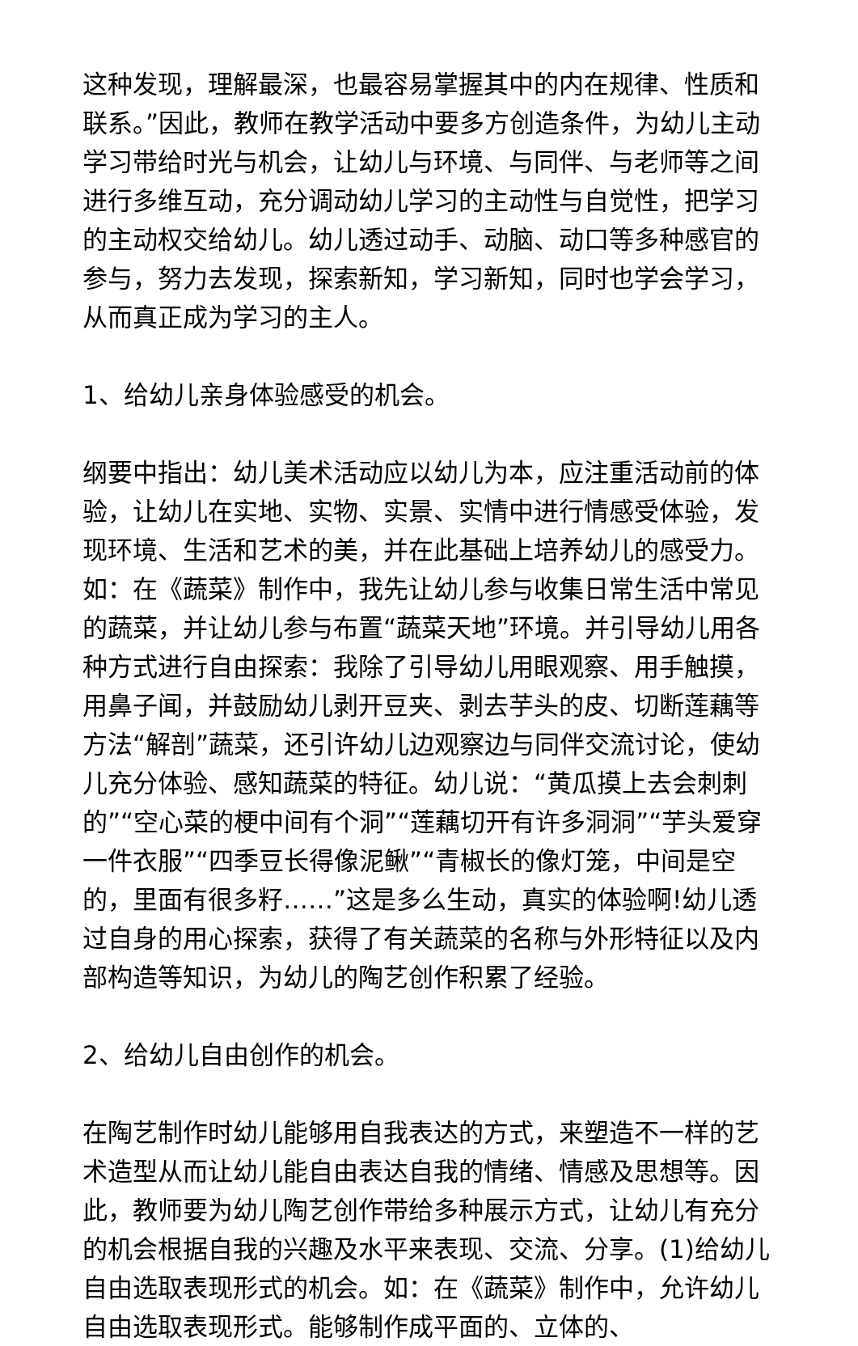这种发现，理解最深，也最容易掌握其中的内在规律、性质和联系。”因此，教师在教学活动中要多方创造条件，为幼儿主动学习带给时光与机会，让幼儿与环境、与同伴、与老师等之间进行多维互动，充分调动幼儿学习的主动性与自觉性，把学习的主动权交给幼儿。幼儿透过动手、动脑、动口等多种感官的参与，努力去发现，探索新知，学习新知，同时也学会学习，从而真正成为学习的主人。
1、给幼儿亲身体验感受的机会。
纲要中指出：幼儿美术活动应以幼儿为本，应注重活动前的体验，让幼儿在实地、实物、实景、实情中进行情感受体验，发现环境、生活和艺术的美，并在此基础上培养幼儿的感受力。如：在《蔬菜》制作中，我先让幼儿参与收集日常生活中常见的蔬菜，并让幼儿参与布置“蔬菜天地”环境。并引导幼儿用各种方式进行自由探索：我除了引导幼儿用眼观察、用手触摸，用鼻子闻，并鼓励幼儿剥开豆夹、剥去芋头的皮、切断莲藕等方法“解剖”蔬菜，还引许幼儿边观察边与同伴交流讨论，使幼儿充分体验、感知蔬菜的特征。幼儿说：“黄瓜摸上去会刺刺的”“空心菜的梗中间有个洞”“莲藕切开有许多洞洞”“芋头爱穿一件衣服”“四季豆长得像泥鳅”“青椒长的像灯笼，中间是空的，里面有很多籽……”这是多么生动，真实的体验啊!幼儿透过自身的用心探索，获得了有关蔬菜的名称与外形特征以及内部构造等知识，为幼儿的陶艺创作积累了经验。
2、给幼儿自由创作的机会。
在陶艺制作时幼儿能够用自我表达的方式，来塑造不一样的艺术造型从而让幼儿能自由表达自我的情绪、情感及思想等。因此，教师要为幼儿陶艺创作带给多种展示方式，让幼儿有充分的机会根据自我的兴趣及水平来表现、交流、分享。(1)给幼儿自由选取表现形式的机会。如：在《蔬菜》制作中，允许幼儿自由选取表现形式。能够制作成平面的、立体的、